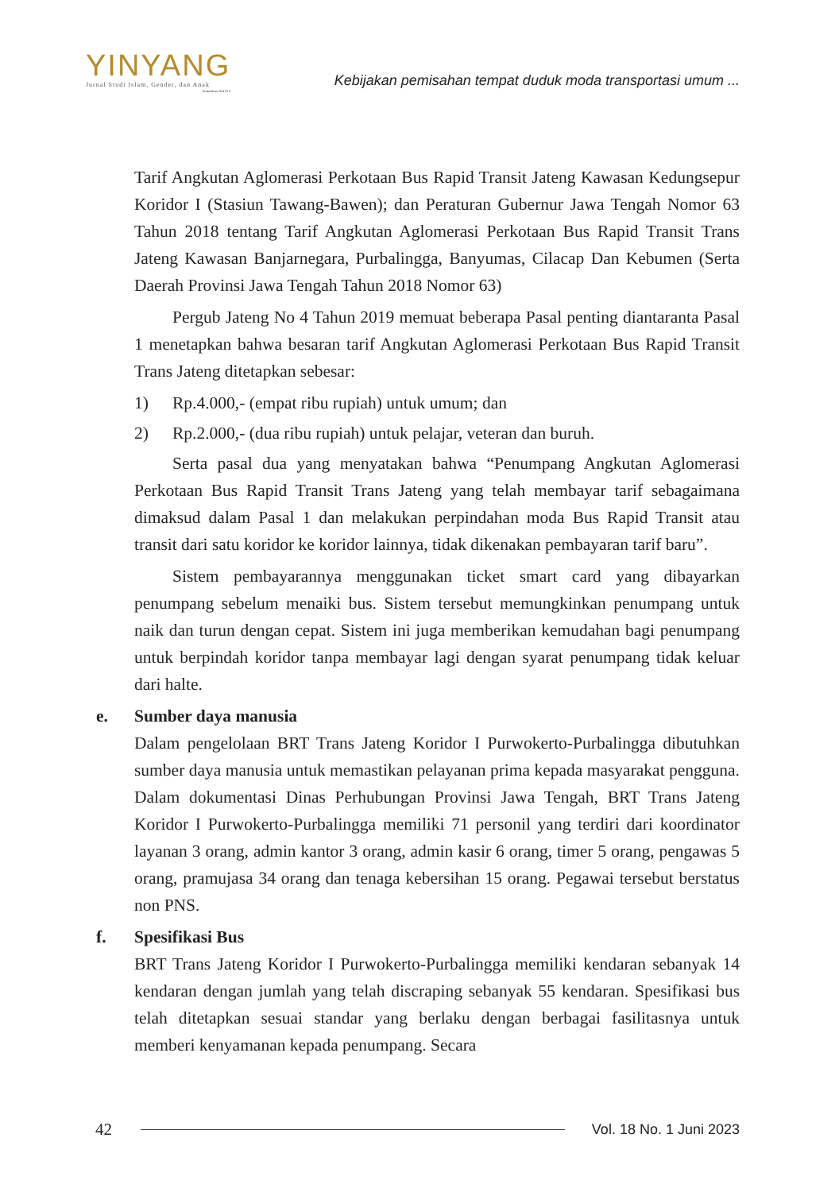YINYANG
Jurnal Studi Islam, Gender, dan Anak
Terakreditasi SINTA 4
Kebijakan pemisahan tempat duduk moda transportasi umum ...
Tarif Angkutan Aglomerasi Perkotaan Bus Rapid Transit Jateng Kawasan Kedungsepur Koridor I (Stasiun Tawang-Bawen); dan Peraturan Gubernur Jawa Tengah Nomor 63 Tahun 2018 tentang Tarif Angkutan Aglomerasi Perkotaan Bus Rapid Transit Trans Jateng Kawasan Banjarnegara, Purbalingga, Banyumas, Cilacap Dan Kebumen (Serta Daerah Provinsi Jawa Tengah Tahun 2018 Nomor 63)
Pergub Jateng No 4 Tahun 2019 memuat beberapa Pasal penting diantaranta Pasal 1 menetapkan bahwa besaran tarif Angkutan Aglomerasi Perkotaan Bus Rapid Transit Trans Jateng ditetapkan sebesar:
1) Rp.4.000,- (empat ribu rupiah) untuk umum; dan
2) Rp.2.000,- (dua ribu rupiah) untuk pelajar, veteran dan buruh.
Serta pasal dua yang menyatakan bahwa “Penumpang Angkutan Aglomerasi Perkotaan Bus Rapid Transit Trans Jateng yang telah membayar tarif sebagaimana dimaksud dalam Pasal 1 dan melakukan perpindahan moda Bus Rapid Transit atau transit dari satu koridor ke koridor lainnya, tidak dikenakan pembayaran tarif baru”.
Sistem pembayarannya menggunakan ticket smart card yang dibayarkan penumpang sebelum menaiki bus. Sistem tersebut memungkinkan penumpang untuk naik dan turun dengan cepat. Sistem ini juga memberikan kemudahan bagi penumpang untuk berpindah koridor tanpa membayar lagi dengan syarat penumpang tidak keluar dari halte.
e. Sumber daya manusia
Dalam pengelolaan BRT Trans Jateng Koridor I Purwokerto-Purbalingga dibutuhkan sumber daya manusia untuk memastikan pelayanan prima kepada masyarakat pengguna. Dalam dokumentasi Dinas Perhubungan Provinsi Jawa Tengah, BRT Trans Jateng Koridor I Purwokerto-Purbalingga memiliki 71 personil yang terdiri dari koordinator layanan 3 orang, admin kantor 3 orang, admin kasir 6 orang, timer 5 orang, pengawas 5 orang, pramujasa 34 orang dan tenaga kebersihan 15 orang. Pegawai tersebut berstatus non PNS.
f. Spesifikasi Bus
BRT Trans Jateng Koridor I Purwokerto-Purbalingga memiliki kendaran sebanyak 14 kendaran dengan jumlah yang telah discraping sebanyak 55 kendaran. Spesifikasi bus telah ditetapkan sesuai standar yang berlaku dengan berbagai fasilitasnya untuk memberi kenyamanan kepada penumpang. Secara
42 Vol. 18 No. 1 Juni 2023